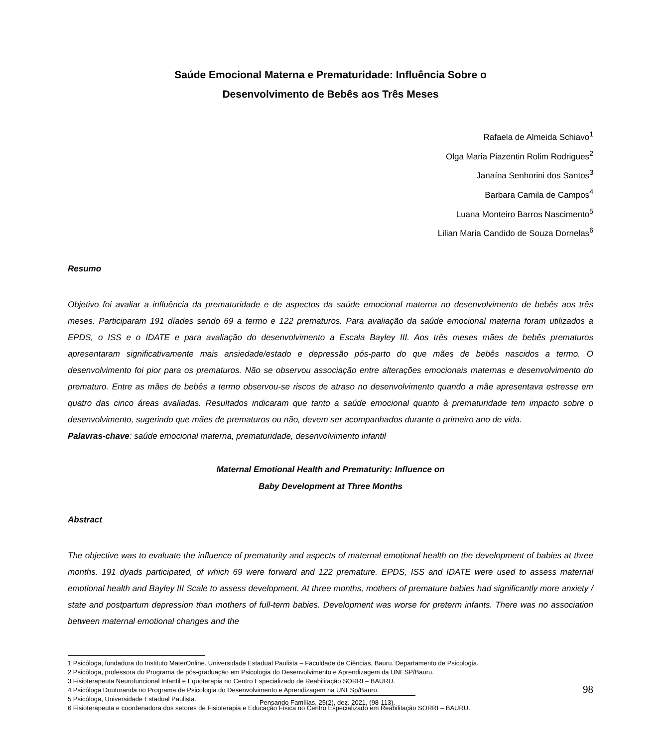Saúde Emocional Materna e Prematuridade: Influência Sobre o
Desenvolvimento de Bebês aos Três Meses
Rafaela de Almeida Schiavo<sup>1</sup>
Olga Maria Piazentin Rolim Rodrigues<sup>2</sup>
Janaína Senhorini dos Santos<sup>3</sup>
Barbara Camila de Campos<sup>4</sup>
Luana Monteiro Barros Nascimento<sup>5</sup>
Lilian Maria Candido de Souza Dornelas<sup>6</sup>
Resumo
Objetivo foi avaliar a influência da prematuridade e de aspectos da saúde emocional materna no desenvolvimento de bebês aos três meses. Participaram 191 díades sendo 69 a termo e 122 prematuros. Para avaliação da saúde emocional materna foram utilizados a EPDS, o ISS e o IDATE e para avaliação do desenvolvimento a Escala Bayley III. Aos três meses mães de bebês prematuros apresentaram significativamente mais ansiedade/estado e depressão pós-parto do que mães de bebês nascidos a termo. O desenvolvimento foi pior para os prematuros. Não se observou associação entre alterações emocionais maternas e desenvolvimento do prematuro. Entre as mães de bebês a termo observou-se riscos de atraso no desenvolvimento quando a mãe apresentava estresse em quatro das cinco áreas avaliadas. Resultados indicaram que tanto a saúde emocional quanto à prematuridade tem impacto sobre o desenvolvimento, sugerindo que mães de prematuros ou não, devem ser acompanhados durante o primeiro ano de vida.
Palavras-chave: saúde emocional materna, prematuridade, desenvolvimento infantil
Maternal Emotional Health and Prematurity: Influence on
Baby Development at Three Months
Abstract
The objective was to evaluate the influence of prematurity and aspects of maternal emotional health on the development of babies at three months. 191 dyads participated, of which 69 were forward and 122 premature. EPDS, ISS and IDATE were used to assess maternal emotional health and Bayley III Scale to assess development. At three months, mothers of premature babies had significantly more anxiety / state and postpartum depression than mothers of full-term babies. Development was worse for preterm infants. There was no association between maternal emotional changes and the
1 Psicóloga, fundadora do Instituto MaterOnline. Universidade Estadual Paulista – Faculdade de Ciências, Bauru. Departamento de Psicologia.
2 Psicóloga, professora do Programa de pós-graduação em Psicologia do Desenvolvimento e Aprendizagem da UNESP/Bauru.
3 Fisioterapeuta Neurofuncional Infantil e Equoterapia no Centro Especializado de Reabilitação SORRI – BAURU.
4 Psicóloga Doutoranda no Programa de Psicologia do Desenvolvimento e Aprendizagem na UNESp/Bauru.
5 Psicóloga, Universidade Estadual Paulista.
6 Fisioterapeuta e coordenadora dos setores de Fisioterapia e Educação Física no Centro Especializado em Reabilitação SORRI – BAURU.
98
Pensando Famílias, 25(2), dez. 2021, (98-113).